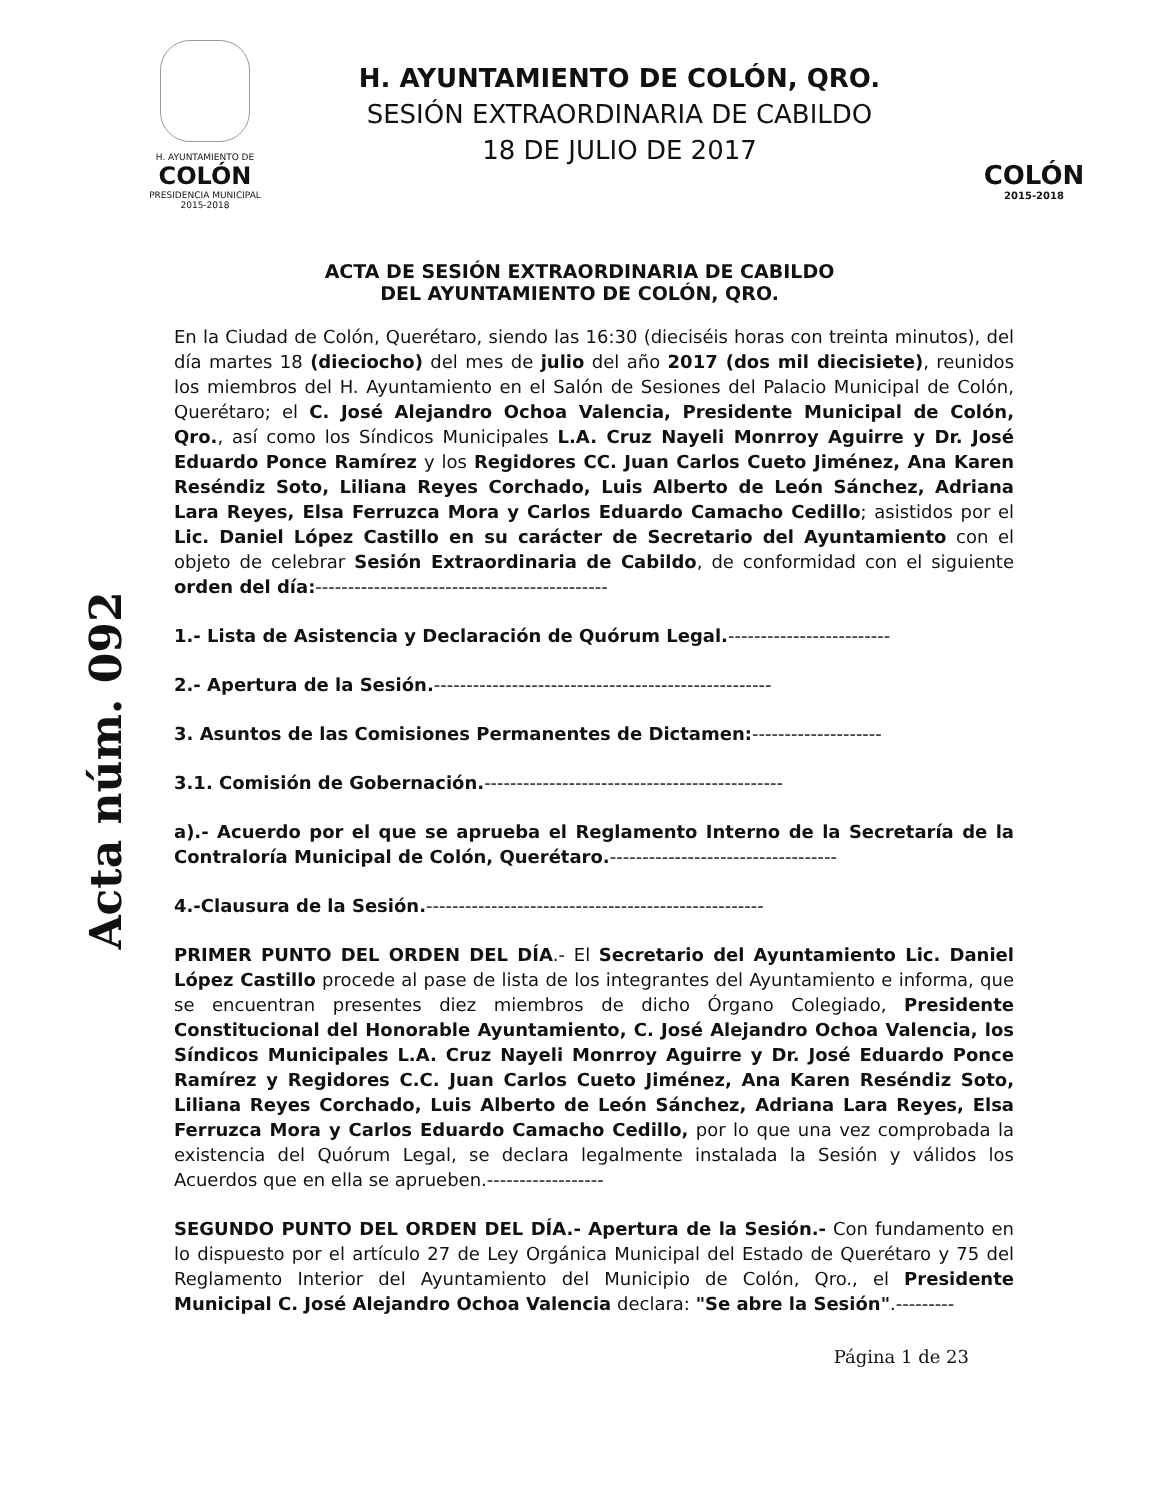H. AYUNTAMIENTO DE
COLÓN
PRESIDENCIA MUNICIPAL
2015-2018
H. AYUNTAMIENTO DE COLÓN, QRO.
SESIÓN EXTRAORDINARIA DE CABILDO
18 DE JULIO DE 2017
COLÓN
2015-2018
ACTA DE SESIÓN EXTRAORDINARIA DE CABILDO
DEL AYUNTAMIENTO DE COLÓN, QRO.
Acta núm. 092
En la Ciudad de Colón, Querétaro, siendo las 16:30 (dieciséis horas con treinta minutos), del día martes 18 (dieciocho) del mes de julio del año 2017 (dos mil diecisiete), reunidos los miembros del H. Ayuntamiento en el Salón de Sesiones del Palacio Municipal de Colón, Querétaro; el C. José Alejandro Ochoa Valencia, Presidente Municipal de Colón, Qro., así como los Síndicos Municipales L.A. Cruz Nayeli Monrroy Aguirre y Dr. José Eduardo Ponce Ramírez y los Regidores CC. Juan Carlos Cueto Jiménez, Ana Karen Reséndiz Soto, Liliana Reyes Corchado, Luis Alberto de León Sánchez, Adriana Lara Reyes, Elsa Ferruzca Mora y Carlos Eduardo Camacho Cedillo; asistidos por el Lic. Daniel López Castillo en su carácter de Secretario del Ayuntamiento con el objeto de celebrar Sesión Extraordinaria de Cabildo, de conformidad con el siguiente orden del día:---------------------------------------------
1.- Lista de Asistencia y Declaración de Quórum Legal.-------------------------
2.- Apertura de la Sesión.----------------------------------------------------
3. Asuntos de las Comisiones Permanentes de Dictamen:--------------------
3.1. Comisión de Gobernación.----------------------------------------------
a).- Acuerdo por el que se aprueba el Reglamento Interno de la Secretaría de la Contraloría Municipal de Colón, Querétaro.-----------------------------------
4.-Clausura de la Sesión.----------------------------------------------------
PRIMER PUNTO DEL ORDEN DEL DÍA.- El Secretario del Ayuntamiento Lic. Daniel López Castillo procede al pase de lista de los integrantes del Ayuntamiento e informa, que se encuentran presentes diez miembros de dicho Órgano Colegiado, Presidente Constitucional del Honorable Ayuntamiento, C. José Alejandro Ochoa Valencia, los Síndicos Municipales L.A. Cruz Nayeli Monrroy Aguirre y Dr. José Eduardo Ponce Ramírez y Regidores C.C. Juan Carlos Cueto Jiménez, Ana Karen Reséndiz Soto, Liliana Reyes Corchado, Luis Alberto de León Sánchez, Adriana Lara Reyes, Elsa Ferruzca Mora y Carlos Eduardo Camacho Cedillo, por lo que una vez comprobada la existencia del Quórum Legal, se declara legalmente instalada la Sesión y válidos los Acuerdos que en ella se aprueben.------------------
SEGUNDO PUNTO DEL ORDEN DEL DÍA.- Apertura de la Sesión.- Con fundamento en lo dispuesto por el artículo 27 de Ley Orgánica Municipal del Estado de Querétaro y 75 del Reglamento Interior del Ayuntamiento del Municipio de Colón, Qro., el Presidente Municipal C. José Alejandro Ochoa Valencia declara: "Se abre la Sesión".---------
Página 1 de 23